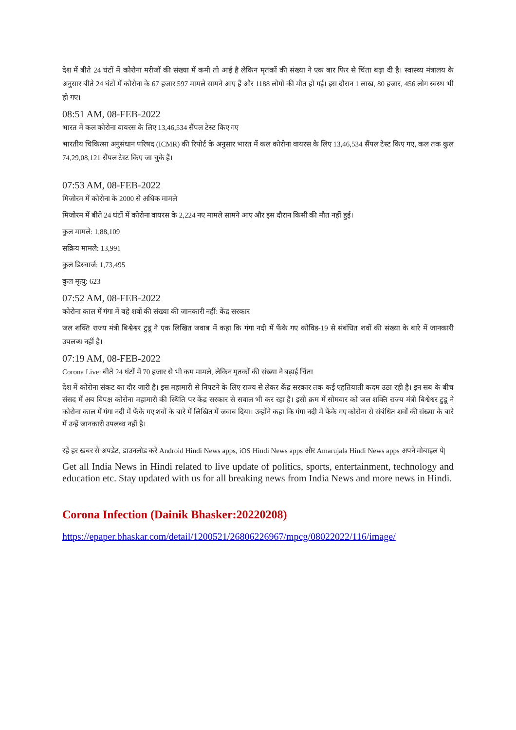देश में बीते 24 घंटों में कोरोना मरीजों की संख्या में कमी तो आई है लेकिन मृतकों की संख्या ने एक बार फिर से चिंता बढ़ा दी है। स्वास्थ्य मंत्रालय के अनुसार बीते 24 घंटों में कोरोना के 67 हजार 597 मामले सामने आए हैं और 1188 लोगों की मौत हो गई। इस दौरान 1 लाख, 80 हजार, 456 लोग स्वस्थ भी हो गए।
08:51 AM, 08-FEB-2022
भारत में कल कोरोना वायरस के लिए 13,46,534 सैंपल टेस्ट किए गए
भारतीय चिकित्सा अनुसंधान परिषद (ICMR) की रिपोर्ट के अनुसार भारत में कल कोरोना वायरस के लिए 13,46,534 सैंपल टेस्ट किए गए, कल तक कुल 74,29,08,121 सैंपल टेस्ट किए जा चुके हैं।
07:53 AM, 08-FEB-2022
मिजोरम में कोरोना के 2000 से अधिक मामले
मिजोरम में बीते 24 घंटों में कोरोना वायरस के 2,224 नए मामले सामने आए और इस दौरान किसी की मौत नहीं हुई।
कुल मामले: 1,88,109
सक्रिय मामले: 13,991
कुल डिस्चार्ज: 1,73,495
कुल मृत्यु: 623
07:52 AM, 08-FEB-2022
कोरोना काल में गंगा में बहे शवों की संख्या की जानकारी नहीं: केंद्र सरकार
जल शक्ति राज्य मंत्री बिश्वेश्वर टुडू ने एक लिखित जवाब में कहा कि गंगा नदी में फेंके गए कोविड-19 से संबंधित शवों की संख्या के बारे में जानकारी उपलब्ध नहीं है।
07:19 AM, 08-FEB-2022
Corona Live: बीते 24 घंटों में 70 हजार से भी कम मामले, लेकिन मृतकों की संख्या ने बढ़ाई चिंता
देश में कोरोना संकट का दौर जारी है। इस महामारी से निपटने के लिए राज्य से लेकर केंद्र सरकार तक कई एहतियाती कदम उठा रही है। इन सब के बीच संसद में अब विपक्ष कोरोना महामारी की स्थिति पर केंद्र सरकार से सवाल भी कर रहा है। इसी क्रम में सोमवार को जल शक्ति राज्य मंत्री बिश्वेश्वर टुडू ने कोरोना काल में गंगा नदी में फेंके गए शवों के बारे में लिखित में जवाब दिया। उन्होंने कहा कि गंगा नदी में फेंके गए कोरोना से संबंधित शवों की संख्या के बारे में उन्हें जानकारी उपलब्ध नहीं है।
रहें हर खबर से अपडेट, डाउनलोड करें Android Hindi News apps, iOS Hindi News apps और Amarujala Hindi News apps अपने मोबाइल पे|
Get all India News in Hindi related to live update of politics, sports, entertainment, technology and education etc. Stay updated with us for all breaking news from India News and more news in Hindi.
Corona Infection (Dainik Bhasker:20220208)
https://epaper.bhaskar.com/detail/1200521/26806226967/mpcg/08022022/116/image/